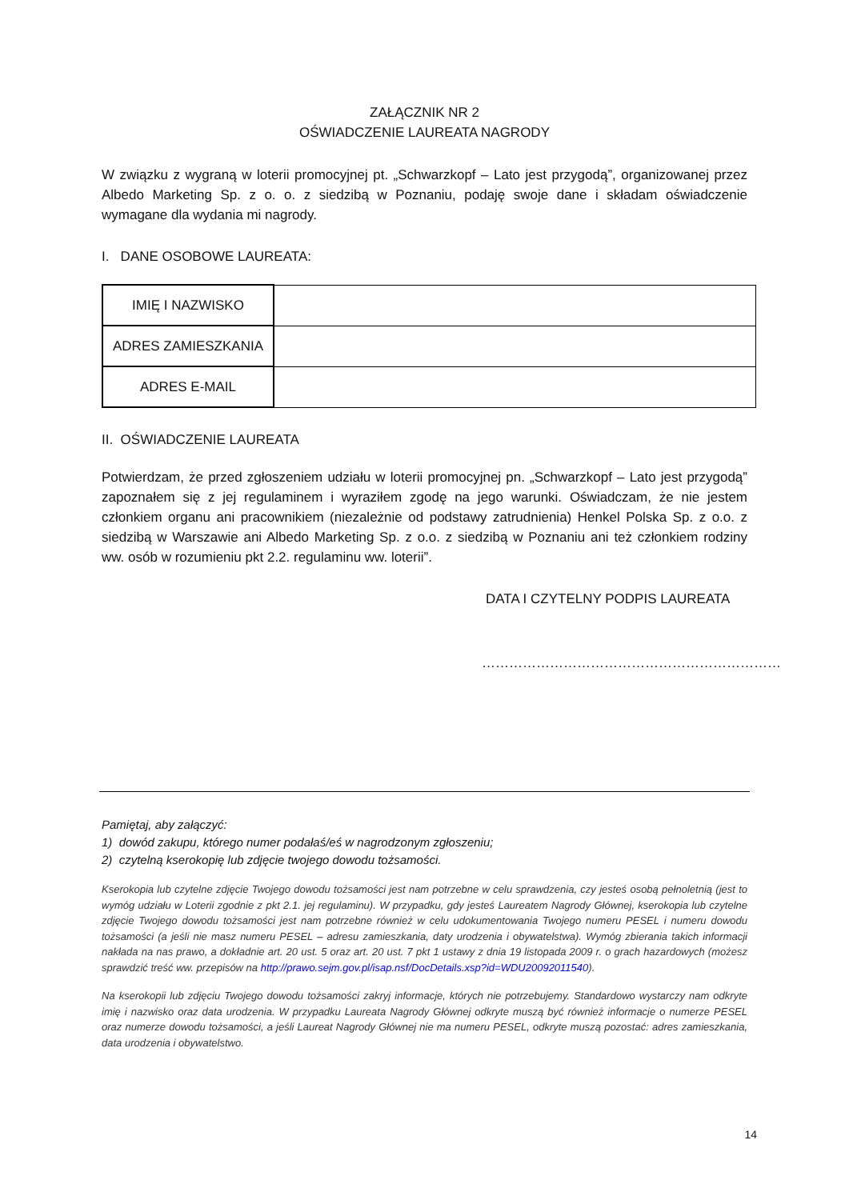ZAŁĄCZNIK NR 2
OŚWIADCZENIE LAUREATA NAGRODY
W związku z wygraną w loterii promocyjnej pt. „Schwarzkopf – Lato jest przygodą”, organizowanej przez Albedo Marketing Sp. z o. o. z siedzibą w Poznaniu, podaję swoje dane i składam oświadczenie wymagane dla wydania mi nagrody.
I. DANE OSOBOWE LAUREATA:
| IMIĘ I NAZWISKO | |
| ADRES ZAMIESZKANIA | |
| ADRES E-MAIL | |
II. OŚWIADCZENIE LAUREATA
Potwierdzam, że przed zgłoszeniem udziału w loterii promocyjnej pn. „Schwarzkopf – Lato jest przygodą” zapoznałem się z jej regulaminem i wyraziłem zgodę na jego warunki. Oświadczam, że nie jestem członkiem organu ani pracownikiem (niezależnie od podstawy zatrudnienia) Henkel Polska Sp. z o.o. z siedzibą w Warszawie ani Albedo Marketing Sp. z o.o. z siedzibą w Poznaniu ani też członkiem rodziny ww. osób w rozumieniu pkt 2.2. regulaminu ww. loterii”.
DATA I CZYTELNY PODPIS LAUREATA
…………………………………………………………
Pamiętaj, aby załączyć:
1) dowód zakupu, którego numer podałaś/eś w nagrodzonym zgłoszeniu;
2) czytelną kserokopię lub zdjęcie twojego dowodu tożsamości.
Kserokopia lub czytelne zdjęcie Twojego dowodu tożsamości jest nam potrzebne w celu sprawdzenia, czy jesteś osobą pełnoletnią (jest to wymóg udziału w Loterii zgodnie z pkt 2.1. jej regulaminu). W przypadku, gdy jesteś Laureatem Nagrody Głównej, kserokopia lub czytelne zdjęcie Twojego dowodu tożsamości jest nam potrzebne również w celu udokumentowania Twojego numeru PESEL i numeru dowodu tożsamości (a jeśli nie masz numeru PESEL – adresu zamieszkania, daty urodzenia i obywatelstwa). Wymóg zbierania takich informacji nakłada na nas prawo, a dokładnie art. 20 ust. 5 oraz art. 20 ust. 7 pkt 1 ustawy z dnia 19 listopada 2009 r. o grach hazardowych (możesz sprawdzić treść ww. przepisów na http://prawo.sejm.gov.pl/isap.nsf/DocDetails.xsp?id=WDU20092011540).
Na kserokopii lub zdjęciu Twojego dowodu tożsamości zakryj informacje, których nie potrzebujemy. Standardowo wystarczy nam odkryte imię i nazwisko oraz data urodzenia. W przypadku Laureata Nagrody Głównej odkryte muszą być również informacje o numerze PESEL oraz numerze dowodu tożsamości, a jeśli Laureat Nagrody Głównej nie ma numeru PESEL, odkryte muszą pozostać: adres zamieszkania, data urodzenia i obywatelstwo.
14